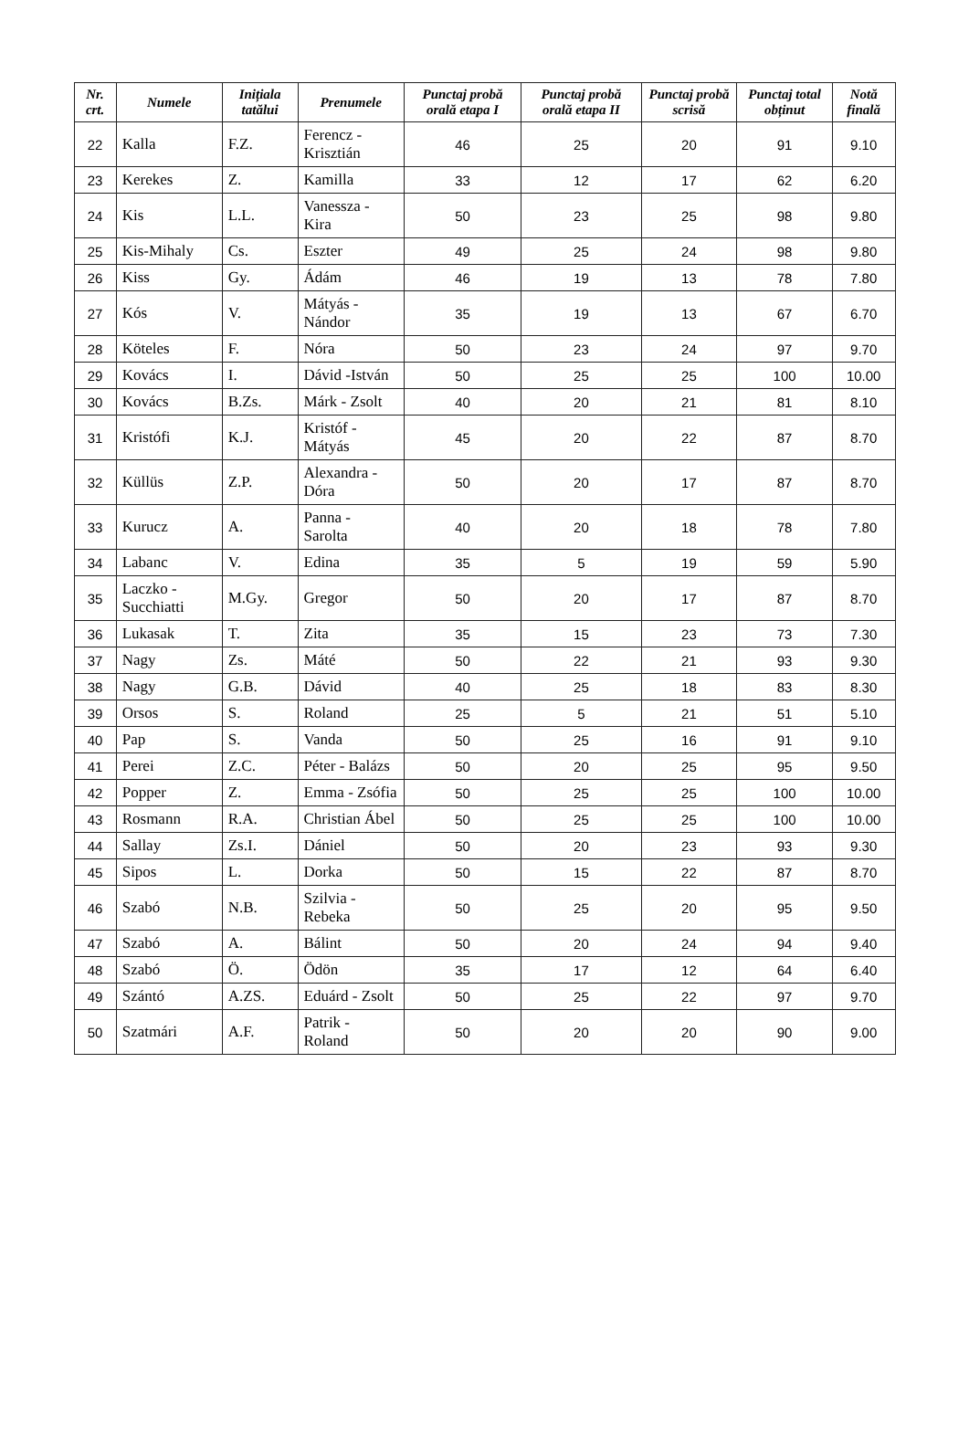| Nr. crt. | Numele | Inițiala tatălui | Prenumele | Punctaj probă orală etapa I | Punctaj probă orală etapa II | Punctaj probă scrisă | Punctaj total obținut | Notă finală |
| --- | --- | --- | --- | --- | --- | --- | --- | --- |
| 22 | Kalla | F.Z. | Ferencz - Krisztián | 46 | 25 | 20 | 91 | 9.10 |
| 23 | Kerekes | Z. | Kamilla | 33 | 12 | 17 | 62 | 6.20 |
| 24 | Kis | L.L. | Vanessza - Kira | 50 | 23 | 25 | 98 | 9.80 |
| 25 | Kis-Mihaly | Cs. | Eszter | 49 | 25 | 24 | 98 | 9.80 |
| 26 | Kiss | Gy. | Ádám | 46 | 19 | 13 | 78 | 7.80 |
| 27 | Kós | V. | Mátyás - Nándor | 35 | 19 | 13 | 67 | 6.70 |
| 28 | Köteles | F. | Nóra | 50 | 23 | 24 | 97 | 9.70 |
| 29 | Kovács | I. | Dávid -István | 50 | 25 | 25 | 100 | 10.00 |
| 30 | Kovács | B.Zs. | Márk - Zsolt | 40 | 20 | 21 | 81 | 8.10 |
| 31 | Kristófi | K.J. | Kristóf - Mátyás | 45 | 20 | 22 | 87 | 8.70 |
| 32 | Küllüs | Z.P. | Alexandra - Dóra | 50 | 20 | 17 | 87 | 8.70 |
| 33 | Kurucz | A. | Panna - Sarolta | 40 | 20 | 18 | 78 | 7.80 |
| 34 | Labanc | V. | Edina | 35 | 5 | 19 | 59 | 5.90 |
| 35 | Laczko - Succhiatti | M.Gy. | Gregor | 50 | 20 | 17 | 87 | 8.70 |
| 36 | Lukasak | T. | Zita | 35 | 15 | 23 | 73 | 7.30 |
| 37 | Nagy | Zs. | Máté | 50 | 22 | 21 | 93 | 9.30 |
| 38 | Nagy | G.B. | Dávid | 40 | 25 | 18 | 83 | 8.30 |
| 39 | Orsos | S. | Roland | 25 | 5 | 21 | 51 | 5.10 |
| 40 | Pap | S. | Vanda | 50 | 25 | 16 | 91 | 9.10 |
| 41 | Perei | Z.C. | Péter - Balázs | 50 | 20 | 25 | 95 | 9.50 |
| 42 | Popper | Z. | Emma - Zsófia | 50 | 25 | 25 | 100 | 10.00 |
| 43 | Rosmann | R.A. | Christian Ábel | 50 | 25 | 25 | 100 | 10.00 |
| 44 | Sallay | Zs.I. | Dániel | 50 | 20 | 23 | 93 | 9.30 |
| 45 | Sipos | L. | Dorka | 50 | 15 | 22 | 87 | 8.70 |
| 46 | Szabó | N.B. | Szilvia - Rebeka | 50 | 25 | 20 | 95 | 9.50 |
| 47 | Szabó | A. | Bálint | 50 | 20 | 24 | 94 | 9.40 |
| 48 | Szabó | Ö. | Ödön | 35 | 17 | 12 | 64 | 6.40 |
| 49 | Szántó | A.ZS. | Eduárd - Zsolt | 50 | 25 | 22 | 97 | 9.70 |
| 50 | Szatmári | A.F. | Patrik - Roland | 50 | 20 | 20 | 90 | 9.00 |